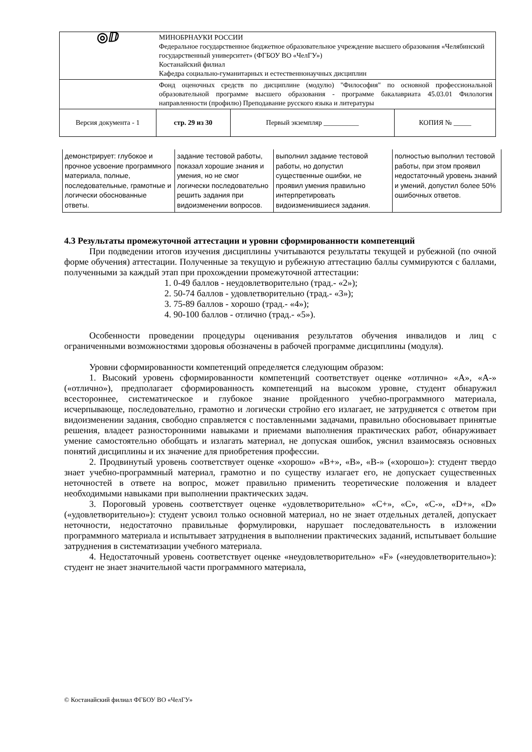| ◎ⅅ | МИНОБРНАУКИ РОССИИ Федеральное государственное бюджетное образовательное учреждение высшего образования «Челябинский государственный университет» (ФГБОУ ВО «ЧелГУ») Костанайский филиал Кафедра социально-гуманитарных и естественнонаучных дисциплин | | |
| | Фонд оценочных средств по дисциплине (модулю) "Философия" по основной профессиональной образовательной программе высшего образования - программе бакалавриата 45.03.01 Филология направленности (профилю) Преподавание русского языка и литературы | | |
| Версия документа - 1 | стр. 29 из 30 | Первый экземпляр __________ | КОПИЯ № _____ |
| демонстрирует: глубокое и прочное усвоение программного материала, полные, последовательные, грамотные и логически обоснованные ответы. | задание тестовой работы, показал хорошие знания и умения, но не смог логически последовательно решить задания при видоизменении вопросов. | выполнил задание тестовой работы, но допустил существенные ошибки, не проявил умения правильно интерпретировать видоизменившиеся задания. | полностью выполнил тестовой работы, при этом проявил недостаточный уровень знаний и умений, допустил более 50% ошибочных ответов. |
4.3 Результаты промежуточной аттестации и уровни сформированности компетенций
При подведении итогов изучения дисциплины учитываются результаты текущей и рубежной (по очной форме обучения) аттестации. Полученные за текущую и рубежную аттестацию баллы суммируются с баллами, полученными за каждый этап при прохождении промежуточной аттестации:
1. 0-49 баллов - неудовлетворительно (трад.- «2»);
2. 50-74 баллов - удовлетворительно (трад.- «3»);
3. 75-89 баллов - хорошо (трад.- «4»);
4. 90-100 баллов - отлично (трад.- «5»).
Особенности проведении процедуры оценивания результатов обучения инвалидов и лиц с ограниченными возможностями здоровья обозначены в рабочей программе дисциплины (модуля).
Уровни сформированности компетенций определяется следующим образом:
1. Высокий уровень сформированности компетенций соответствует оценке «отлично» «А», «А-» («отлично»), предполагает сформированность компетенций на высоком уровне, студент обнаружил всестороннее, систематическое и глубокое знание пройденного учебно-программного материала, исчерпывающе, последовательно, грамотно и логически стройно его излагает, не затрудняется с ответом при видоизменении задания, свободно справляется с поставленными задачами, правильно обосновывает принятые решения, владеет разносторонними навыками и приемами выполнения практических работ, обнаруживает умение самостоятельно обобщать и излагать материал, не допуская ошибок, уяснил взаимосвязь основных понятий дисциплины и их значение для приобретения профессии.
2. Продвинутый уровень соответствует оценке «хорошо» «В+», «В», «В-» («хорошо»): студент твердо знает учебно-программный материал, грамотно и по существу излагает его, не допускает существенных неточностей в ответе на вопрос, может правильно применить теоретические положения и владеет необходимыми навыками при выполнении практических задач.
3. Пороговый уровень соответствует оценке «удовлетворительно» «С+», «С», «С-», «D+», «D» («удовлетворительно»): студент усвоил только основной материал, но не знает отдельных деталей, допускает неточности, недостаточно правильные формулировки, нарушает последовательность в изложении программного материала и испытывает затруднения в выполнении практических заданий, испытывает большие затруднения в систематизации учебного материала.
4. Недостаточный уровень соответствует оценке «неудовлетворительно» «F» («неудовлетворительно»): студент не знает значительной части программного материала,
© Костанайский филиал ФГБОУ ВО «ЧелГУ»